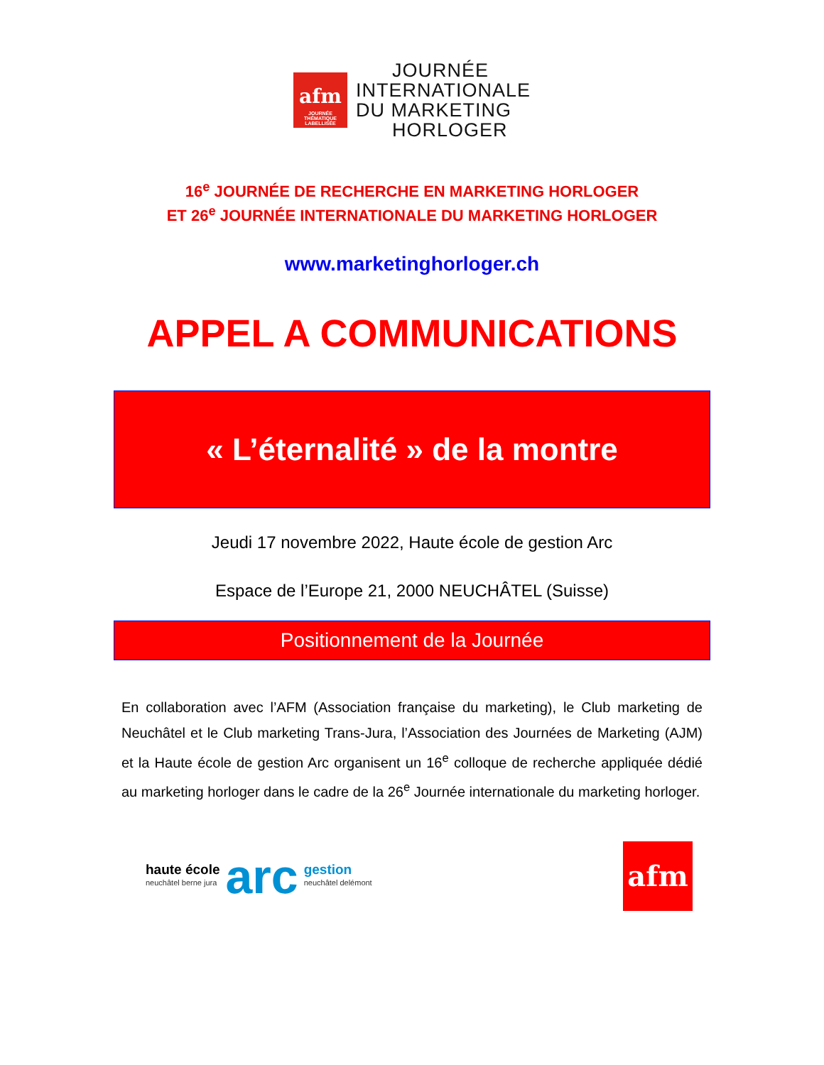afm
JOURNÉE THÉMATIQUE LABELLISÉE
JOURNÉE
INTERNATIONALE
DU MARKETING
HORLOGER
16<sup>e</sup> JOURNÉE DE RECHERCHE EN MARKETING HORLOGER
ET 26<sup>e</sup> JOURNÉE INTERNATIONALE DU MARKETING HORLOGER
www.marketinghorloger.ch
APPEL A COMMUNICATIONS
« L’éternalité » de la montre
Jeudi 17 novembre 2022, Haute école de gestion Arc
Espace de l’Europe 21, 2000 NEUCHÂTEL (Suisse)
Positionnement de la Journée
En collaboration avec l’AFM (Association française du marketing), le Club marketing de Neuchâtel et le Club marketing Trans-Jura, l’Association des Journées de Marketing (AJM) et la Haute école de gestion Arc organisent un 16<sup>e</sup> colloque de recherche appliquée dédié au marketing horloger dans le cadre de la 26<sup>e</sup> Journée internationale du marketing horloger.
haute école
neuchâtel berne jura
arc
gestion
neuchâtel delémont
afm